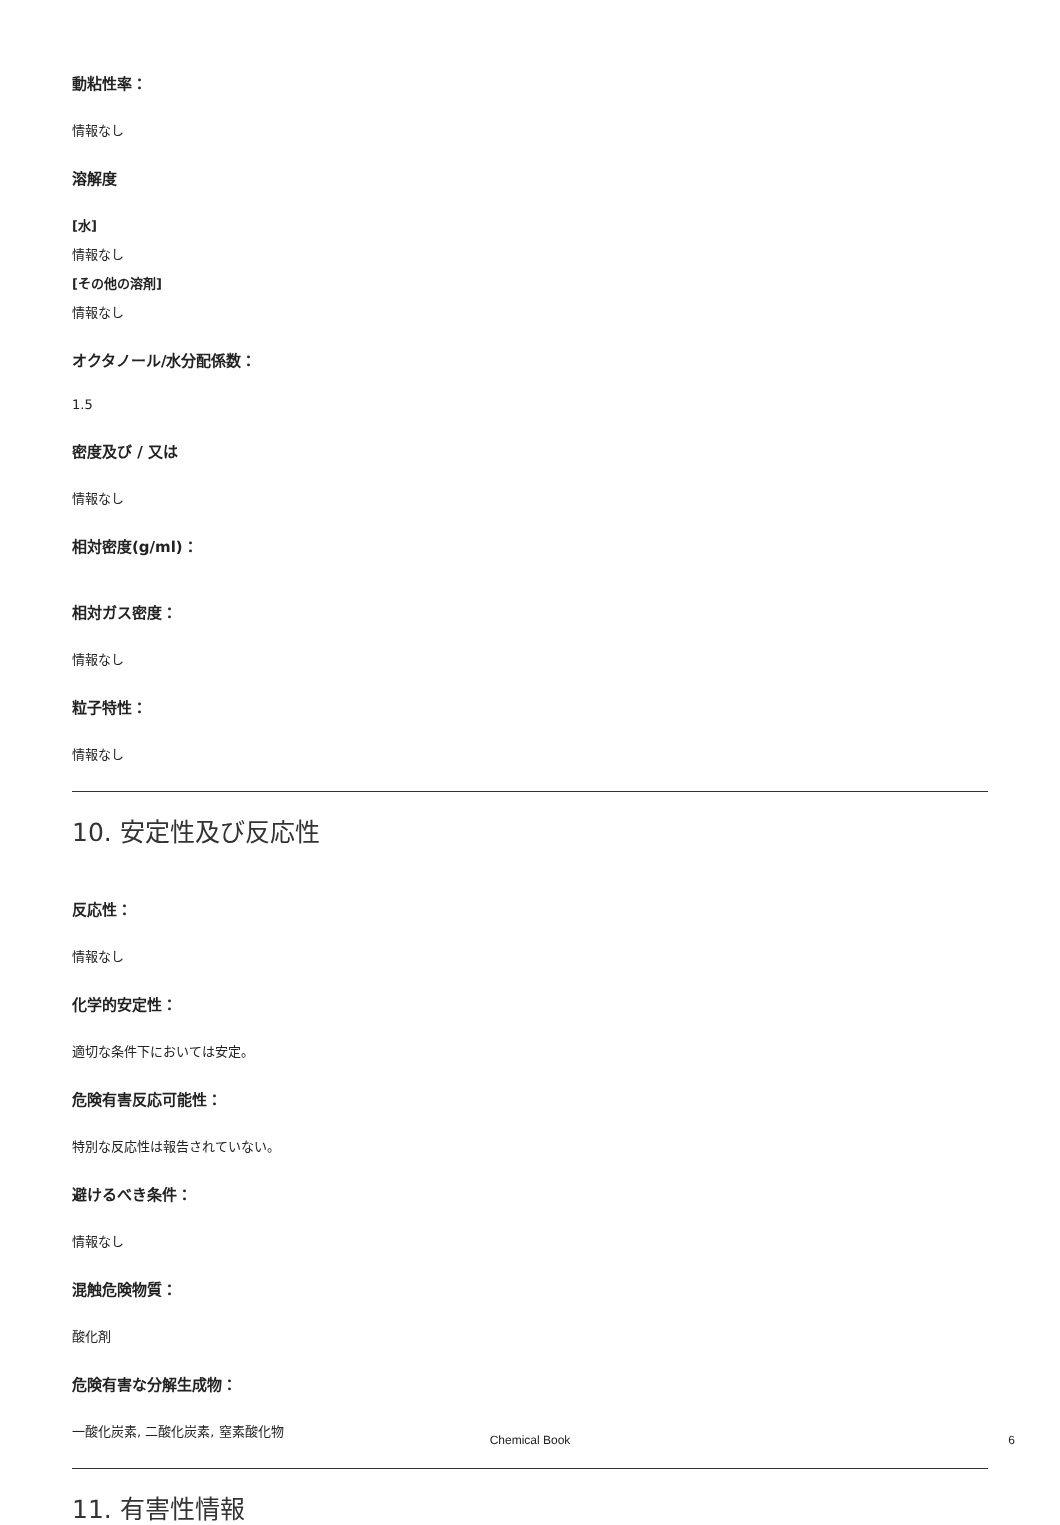動粘性率：
情報なし
溶解度
[水]
情報なし
[その他の溶剤]
情報なし
オクタノール/水分配係数：
1.5
密度及び / 又は
情報なし
相対密度(g/ml)：
相対ガス密度：
情報なし
粒子特性：
情報なし
10. 安定性及び反応性
反応性：
情報なし
化学的安定性：
適切な条件下においては安定。
危険有害反応可能性：
特別な反応性は報告されていない。
避けるべき条件：
情報なし
混触危険物質：
酸化剤
危険有害な分解生成物：
一酸化炭素, 二酸化炭素, 窒素酸化物
11. 有害性情報
Chemical Book 6